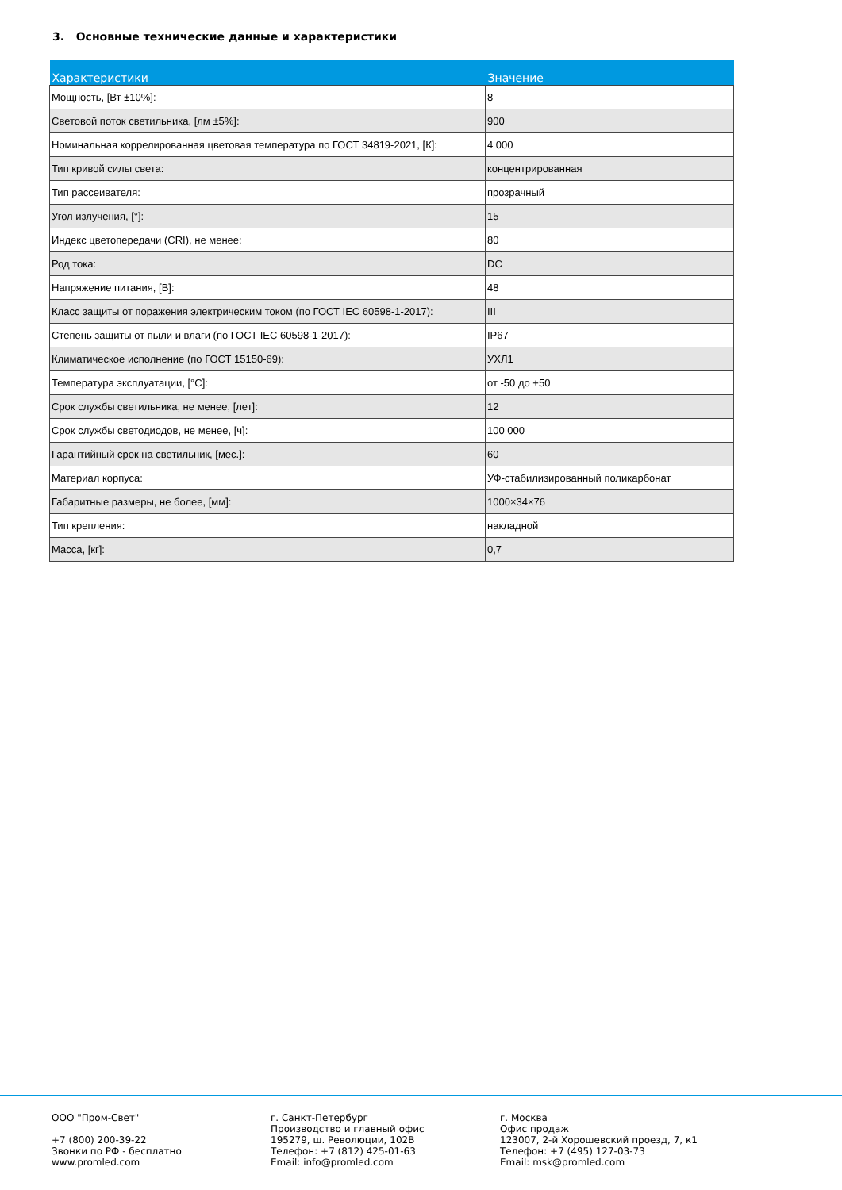3. Основные технические данные и характеристики
| Характеристики | Значение |
| --- | --- |
| Мощность, [Вт ±10%]: | 8 |
| Световой поток светильника, [лм ±5%]: | 900 |
| Номинальная коррелированная цветовая температура по ГОСТ 34819-2021, [К]: | 4 000 |
| Тип кривой силы света: | концентрированная |
| Тип рассеивателя: | прозрачный |
| Угол излучения, [°]: | 15 |
| Индекс цветопередачи (CRI), не менее: | 80 |
| Род тока: | DC |
| Напряжение питания, [В]: | 48 |
| Класс защиты от поражения электрическим током (по ГОСТ IEC 60598-1-2017): | III |
| Степень защиты от пыли и влаги (по ГОСТ IEC 60598-1-2017): | IP67 |
| Климатическое исполнение (по ГОСТ 15150-69): | УХЛ1 |
| Температура эксплуатации, [°C]: | от -50 до +50 |
| Срок службы светильника, не менее, [лет]: | 12 |
| Срок службы светодиодов, не менее, [ч]: | 100 000 |
| Гарантийный срок на светильник, [мес.]: | 60 |
| Материал корпуса: | УФ-стабилизированный поликарбонат |
| Габаритные размеры, не более, [мм]: | 1000×34×76 |
| Тип крепления: | накладной |
| Масса, [кг]: | 0,7 |
ООО "Пром-Свет" +7 (800) 200-39-22 Звонки по РФ - бесплатно www.promled.com
г. Санкт-Петербург Производство и главный офис 195279, ш. Революции, 102В Телефон: +7 (812) 425-01-63 Email: info@promled.com
г. Москва Офис продаж 123007, 2-й Хорошевский проезд, 7, к1 Телефон: +7 (495) 127-03-73 Email: msk@promled.com